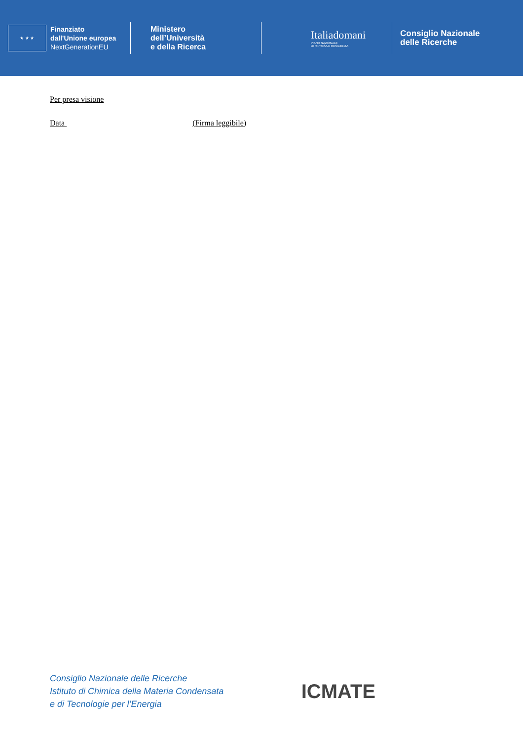★ ★ ★
Finanziato
dall'Unione europea
NextGenerationEU
Ministero
dell’Università
e della Ricerca
Italiadomani
PIANO NAZIONALE
DI RIPRESA E RESILIENZA
Consiglio Nazionale
delle Ricerche
Per presa visione
Data (Firma leggibile)
Consiglio Nazionale delle Ricerche
Istituto di Chimica della Materia Condensata
e di Tecnologie per l’Energia
ICMATE